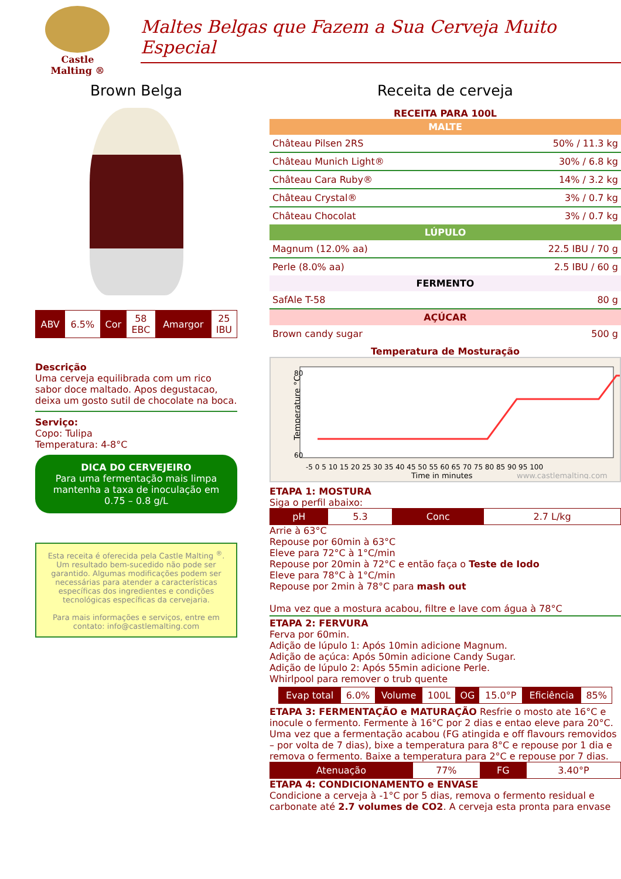Castle
Malting ®
Maltes Belgas que Fazem a Sua Cerveja Muito Especial
Brown Belga
| ABV | 6.5% | Cor | 58 EBC | Amargor | 25 IBU |
Descrição
Uma cerveja equilibrada com um rico sabor doce maltado. Apos degustacao, deixa um gosto sutil de chocolate na boca.
Serviço:
Copo: Tulipa
Temperatura: 4-8°C
DICA DO CERVEJEIRO
Para uma fermentação mais limpa mantenha a taxa de inoculação em 0.75 – 0.8 g/L
Esta receita é oferecida pela Castle Malting <sup>®</sup>. Um resultado bem-sucedido não pode ser garantido. Algumas modificações podem ser necessárias para atender a características específicas dos ingredientes e condições tecnológicas específicas da cervejaria.
Para mais informações e serviços, entre em contato: info@castlemalting.com
Receita de cerveja
RECEITA PARA 100L
MALTE
| Château Pilsen 2RS | 50% / 11.3 kg |
| Château Munich Light® | 30% / 6.8 kg |
| Château Cara Ruby® | 14% / 3.2 kg |
| Château Crystal® | 3% / 0.7 kg |
| Château Chocolat | 3% / 0.7 kg |
LÚPULO
| Magnum (12.0% aa) | 22.5 IBU / 70 g |
| Perle (8.0% aa) | 2.5 IBU / 60 g |
FERMENTO
| SafAle T-58 | 80 g |
AÇÚCAR
| Brown candy sugar | 500 g |
Temperatura de Mosturação
Temperature °C
80
60
-5 0 5 10 15 20 25 30 35 40 45 50 55 60 65 70 75 80 85 90 95 100
Time in minutes
www.castlemalting.com
ETAPA 1: MOSTURA
Siga o perfil abaixo:
| pH | 5.3 | Conc | 2.7 L/kg |
Arrie à 63°C
Repouse por 60min à 63°C
Eleve para 72°C à 1°C/min
Repouse por 20min à 72°C e então faça o Teste de Iodo
Eleve para 78°C à 1°C/min
Repouse por 2min à 78°C para mash out
Uma vez que a mostura acabou, filtre e lave com água à 78°C
ETAPA 2: FERVURA
Ferva por 60min.
Adição de lúpulo 1: Após 10min adicione Magnum.
Adição de açúca: Após 50min adicione Candy Sugar.
Adição de lúpulo 2: Após 55min adicione Perle.
Whirlpool para remover o trub quente
| Evap total | 6.0% | Volume | 100L | OG | 15.0°P | Eficiência | 85% |
ETAPA 3: FERMENTAÇÃO e MATURAÇÃO Resfrie o mosto ate 16°C e inocule o fermento. Fermente à 16°C por 2 dias e entao eleve para 20°C. Uma vez que a fermentação acabou (FG atingida e off flavours removidos – por volta de 7 dias), bixe a temperatura para 8°C e repouse por 1 dia e remova o fermento. Baixe a temperatura para 2°C e repouse por 7 dias.
| Atenuação | 77% | FG | 3.40°P |
ETAPA 4: CONDICIONAMENTO e ENVASE
Condicione a cerveja à -1°C por 5 dias, remova o fermento residual e carbonate até 2.7 volumes de CO2. A cerveja esta pronta para envase